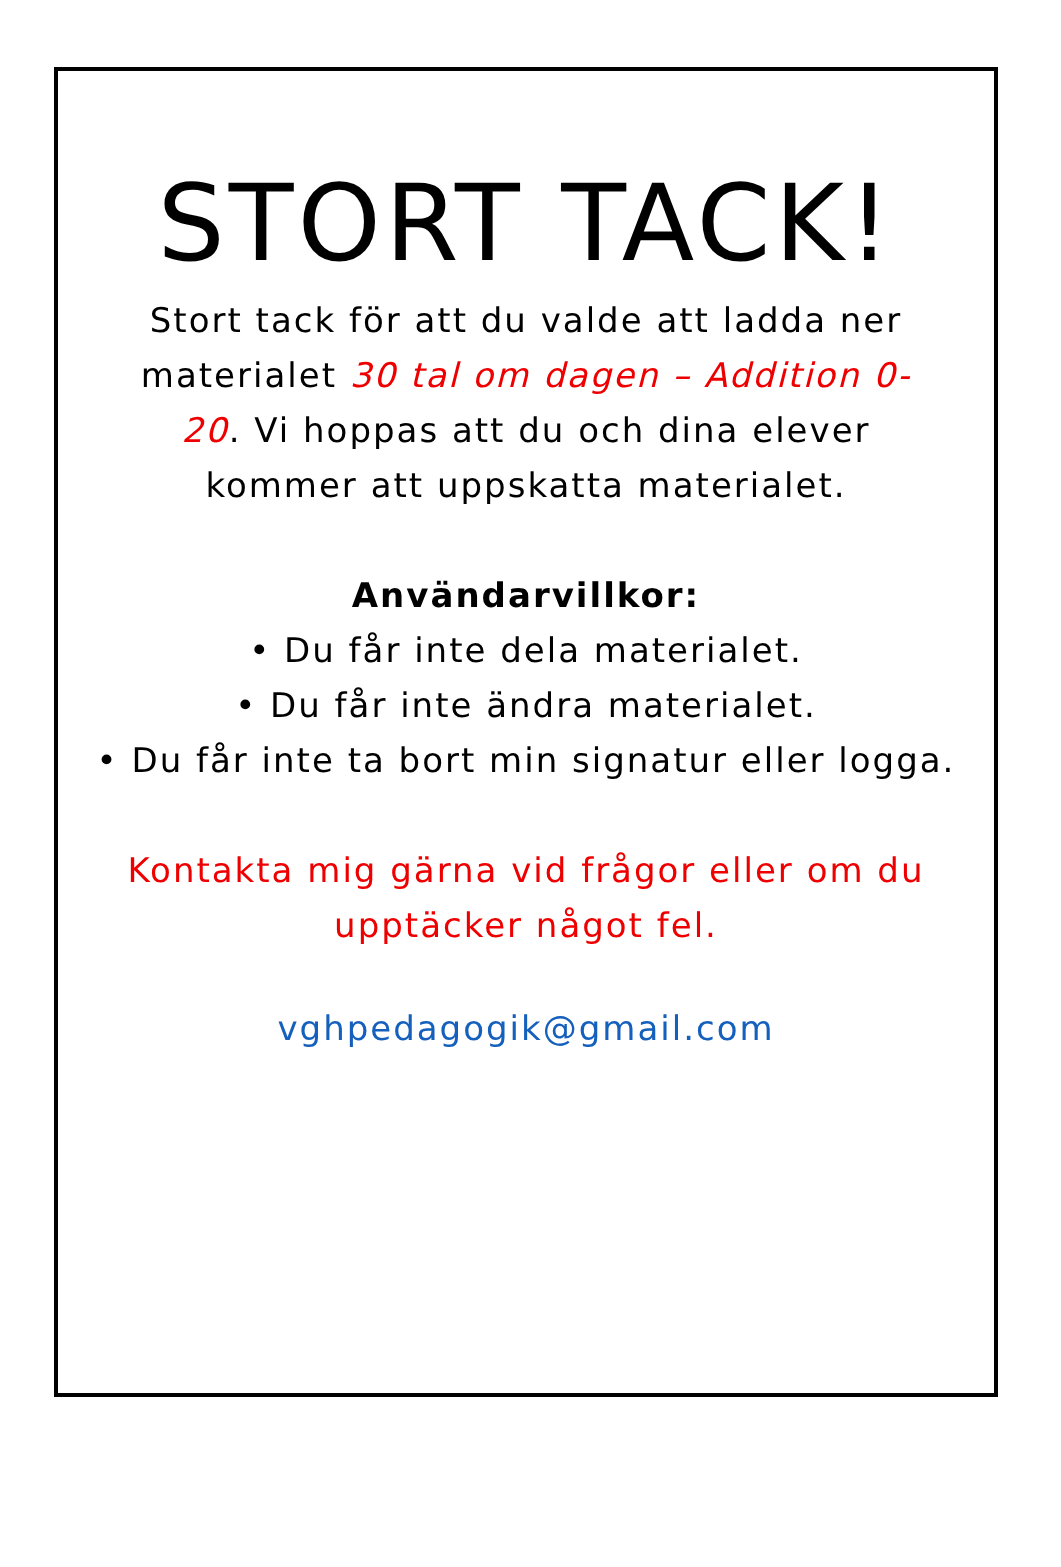STORT TACK!
Stort tack för att du valde att ladda ner materialet 30 tal om dagen – Addition 0-20. Vi hoppas att du och dina elever kommer att uppskatta materialet.
Användarvillkor:
• Du får inte dela materialet.
• Du får inte ändra materialet.
• Du får inte ta bort min signatur eller logga.
Kontakta mig gärna vid frågor eller om du upptäcker något fel.
vghpedagogik@gmail.com